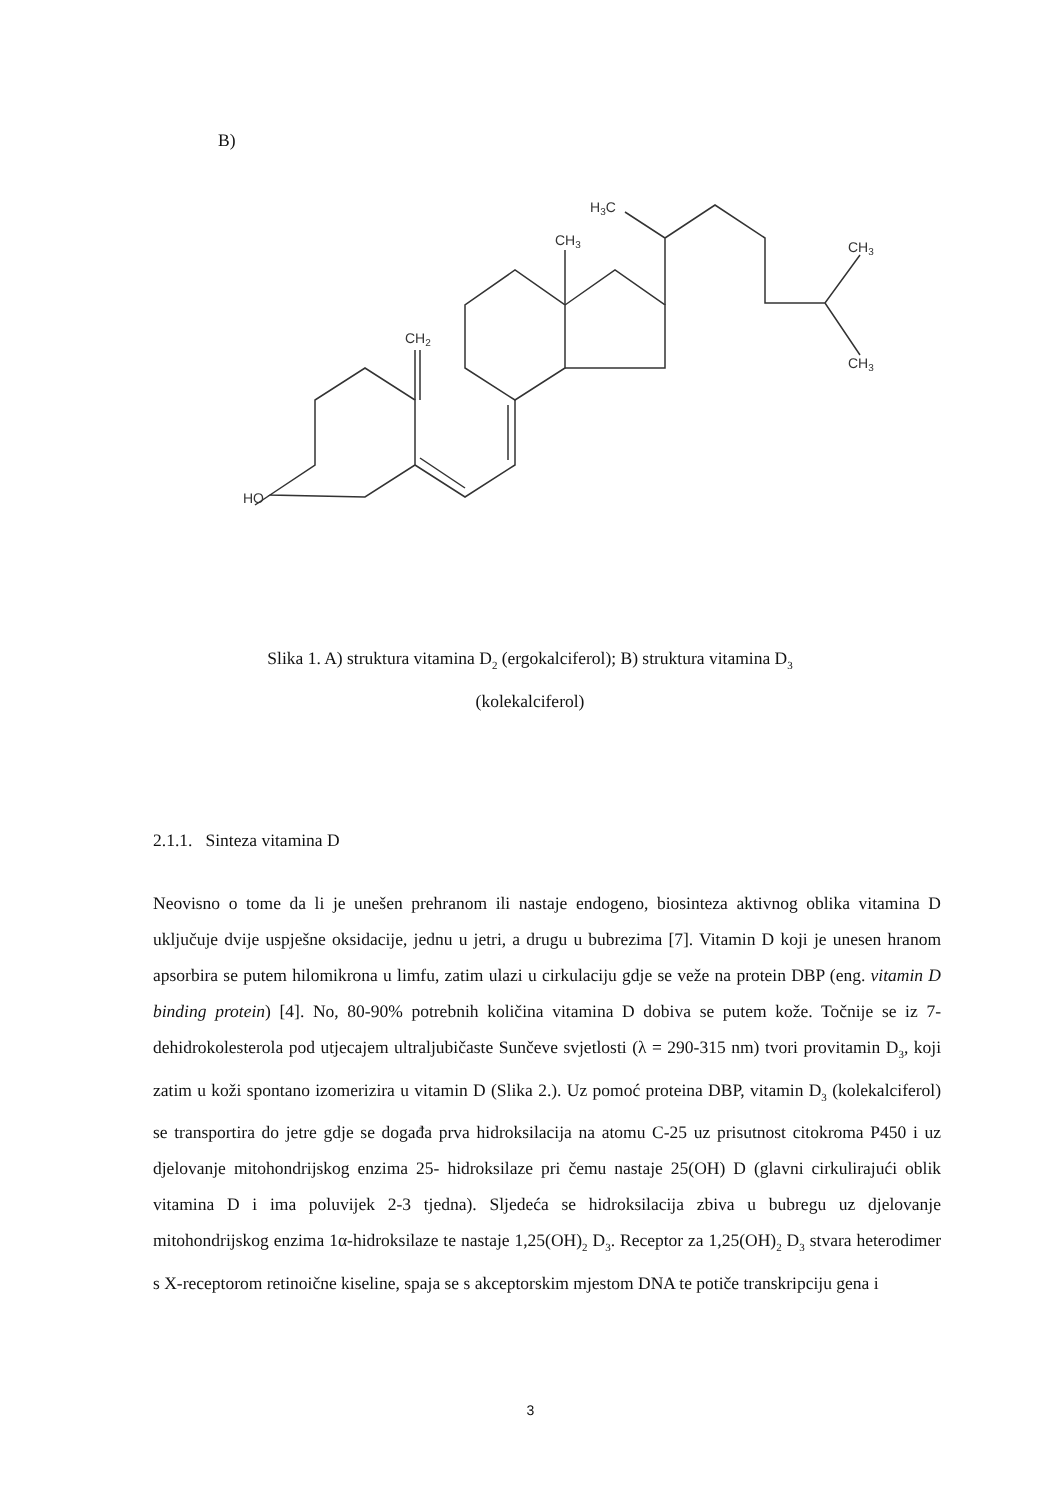B)
HO
CH2
CH3
H3C
CH3
CH3
Slika 1. A) struktura vitamina D<sub>2</sub> (ergokalciferol); B) struktura vitamina D<sub>3</sub>
(kolekalciferol)
2.1.1. Sinteza vitamina D
Neovisno o tome da li je unešen prehranom ili nastaje endogeno, biosinteza aktivnog oblika vitamina D uključuje dvije uspješne oksidacije, jednu u jetri, a drugu u bubrezima [7]. Vitamin D koji je unesen hranom apsorbira se putem hilomikrona u limfu, zatim ulazi u cirkulaciju gdje se veže na protein DBP (eng. vitamin D binding protein) [4]. No, 80-90% potrebnih količina vitamina D dobiva se putem kože. Točnije se iz 7-dehidrokolesterola pod utjecajem ultraljubičaste Sunčeve svjetlosti (λ = 290-315 nm) tvori provitamin D<sub>3</sub>, koji zatim u koži spontano izomerizira u vitamin D (Slika 2.). Uz pomoć proteina DBP, vitamin D<sub>3</sub> (kolekalciferol) se transportira do jetre gdje se događa prva hidroksilacija na atomu C-25 uz prisutnost citokroma P450 i uz djelovanje mitohondrijskog enzima 25- hidroksilaze pri čemu nastaje 25(OH) D (glavni cirkulirajući oblik vitamina D i ima poluvijek 2-3 tjedna). Sljedeća se hidroksilacija zbiva u bubregu uz djelovanje mitohondrijskog enzima 1α-hidroksilaze te nastaje 1,25(OH)<sub>2</sub> D<sub>3</sub>. Receptor za 1,25(OH)<sub>2</sub> D<sub>3</sub> stvara heterodimer s X-receptorom retinoične kiseline, spaja se s akceptorskim mjestom DNA te potiče transkripciju gena i
3